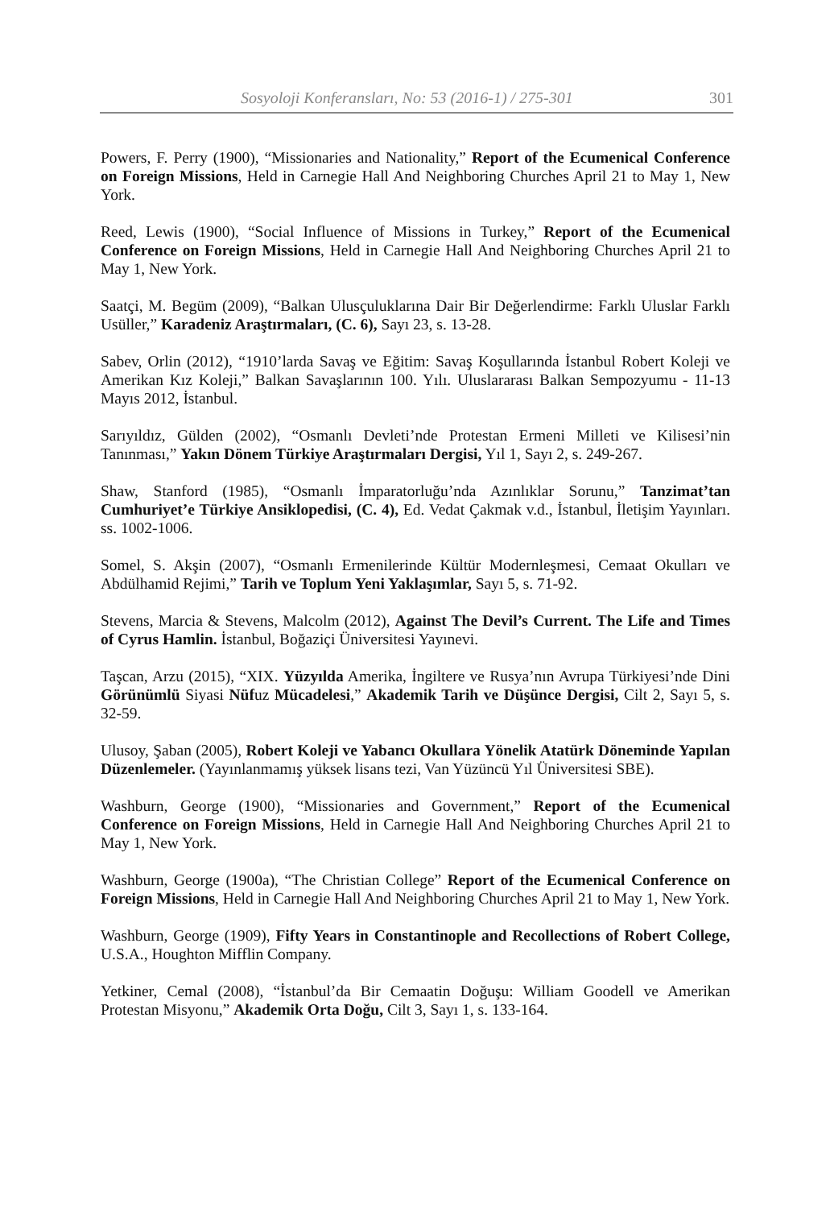Sosyoloji Konferansları, No: 53 (2016-1) / 275-301 301
Powers, F. Perry (1900), “Missionaries and Nationality,” Report of the Ecumenical Conference on Foreign Missions, Held in Carnegie Hall And Neighboring Churches April 21 to May 1, New York.
Reed, Lewis (1900), “Social Influence of Missions in Turkey,” Report of the Ecumenical Conference on Foreign Missions, Held in Carnegie Hall And Neighboring Churches April 21 to May 1, New York.
Saatçi, M. Begüm (2009), “Balkan Ulusçuluklarına Dair Bir Değerlendirme: Farklı Uluslar Farklı Usüller,” Karadeniz Araştırmaları, (C. 6), Sayı 23, s. 13-28.
Sabev, Orlin (2012), “1910’larda Savaş ve Eğitim: Savaş Koşullarında İstanbul Robert Koleji ve Amerikan Kız Koleji,” Balkan Savaşlarının 100. Yılı. Uluslararası Balkan Sempozyumu - 11-13 Mayıs 2012, İstanbul.
Sarıyıldız, Gülden (2002), “Osmanlı Devleti’nde Protestan Ermeni Milleti ve Kilisesi’nin Tanınması,” Yakın Dönem Türkiye Araştırmaları Dergisi, Yıl 1, Sayı 2, s. 249-267.
Shaw, Stanford (1985), “Osmanlı İmparatorluğu’nda Azınlıklar Sorunu,” Tanzimat’tan Cumhuriyet’e Türkiye Ansiklopedisi, (C. 4), Ed. Vedat Çakmak v.d., İstanbul, İletişim Yayınları. ss. 1002-1006.
Somel, S. Akşin (2007), “Osmanlı Ermenilerinde Kültür Modernleşmesi, Cemaat Okulları ve Abdülhamid Rejimi,” Tarih ve Toplum Yeni Yaklaşımlar, Sayı 5, s. 71-92.
Stevens, Marcia & Stevens, Malcolm (2012), Against The Devil’s Current. The Life and Times of Cyrus Hamlin. İstanbul, Boğaziçi Üniversitesi Yayınevi.
Taşcan, Arzu (2015), “XIX. Yüzyılda Amerika, İngiltere ve Rusya’nın Avrupa Türkiyesi’nde Dini Görünümlü Siyasi Nüfuz Mücadelesi,” Akademik Tarih ve Düşünce Dergisi, Cilt 2, Sayı 5, s. 32-59.
Ulusoy, Şaban (2005), Robert Koleji ve Yabancı Okullara Yönelik Atatürk Döneminde Yapılan Düzenlemeler. (Yayınlanmamış yüksek lisans tezi, Van Yüzüncü Yıl Üniversitesi SBE).
Washburn, George (1900), “Missionaries and Government,” Report of the Ecumenical Conference on Foreign Missions, Held in Carnegie Hall And Neighboring Churches April 21 to May 1, New York.
Washburn, George (1900a), “The Christian College” Report of the Ecumenical Conference on Foreign Missions, Held in Carnegie Hall And Neighboring Churches April 21 to May 1, New York.
Washburn, George (1909), Fifty Years in Constantinople and Recollections of Robert College, U.S.A., Houghton Mifflin Company.
Yetkiner, Cemal (2008), “İstanbul’da Bir Cemaatin Doğuşu: William Goodell ve Amerikan Protestan Misyonu,” Akademik Orta Doğu, Cilt 3, Sayı 1, s. 133-164.